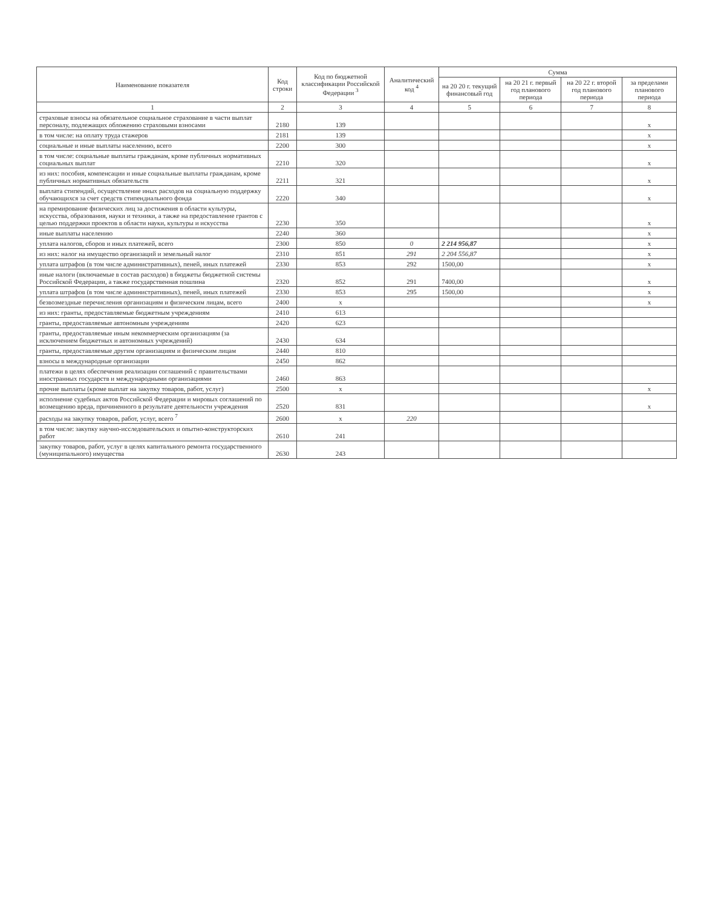| Наименование показателя | Код строки | Код по бюджетной классификации Российской Федерации <sup>3</sup> | Аналитический код <sup>4</sup> | Сумма | | | |
| --- | --- | --- | --- | --- | --- | --- | --- |
| | | | | на 20 20 г. текущий финансовый год | на 20 21 г. первый год планового периода | на 20 22 г. второй год планового периода | за пределами планового периода |
| 1 | 2 | 3 | 4 | 5 | 6 | 7 | 8 |
| страховые взносы на обязательное социальное страхование в части выплат персоналу, подлежащих обложению страховыми взносами | 2180 | 139 | | | | | x |
| в том числе: на оплату труда стажеров | 2181 | 139 | | | | | x |
| социальные и иные выплаты населению, всего | 2200 | 300 | | | | | x |
| в том числе: социальные выплаты гражданам, кроме публичных нормативных социальных выплат | 2210 | 320 | | | | | x |
| из них: пособия, компенсации и иные социальные выплаты гражданам, кроме публичных нормативных обязательств | 2211 | 321 | | | | | x |
| выплата стипендий, осуществление иных расходов на социальную поддержку обучающихся за счет средств стипендиального фонда | 2220 | 340 | | | | | x |
| на премирование физических лиц за достижения в области культуры, искусства, образования, науки и техники, а также на предоставление грантов с целью поддержки проектов в области науки, культуры и искусства | 2230 | 350 | | | | | x |
| иные выплаты населению | 2240 | 360 | | | | | x |
| уплата налогов, сборов и иных платежей, всего | 2300 | 850 | 0 | 2 214 956,87 | | | x |
| из них: налог на имущество организаций и земельный налог | 2310 | 851 | 291 | 2 204 556,87 | | | x |
| уплата штрафов (в том числе административных), пеней, иных платежей | 2330 | 853 | 292 | 1500,00 | | | x |
| иные налоги (включаемые в состав расходов) в бюджеты бюджетной системы Российской Федерации, а также государственная пошлина | 2320 | 852 | 291 | 7400,00 | | | x |
| уплата штрафов (в том числе административных), пеней, иных платежей | 2330 | 853 | 295 | 1500,00 | | | x |
| безвозмездные перечисления организациям и физическим лицам, всего | 2400 | x | | | | | x |
| из них: гранты, предоставляемые бюджетным учреждениям | 2410 | 613 | | | | | |
| гранты, предоставляемые автономным учреждениям | 2420 | 623 | | | | | |
| гранты, предоставляемые иным некоммерческим организациям (за исключением бюджетных и автономных учреждений) | 2430 | 634 | | | | | |
| гранты, предоставляемые другим организациям и физическим лицам | 2440 | 810 | | | | | |
| взносы в международные организации | 2450 | 862 | | | | | |
| платежи в целях обеспечения реализации соглашений с правительствами иностранных государств и международными организациями | 2460 | 863 | | | | | |
| прочие выплаты (кроме выплат на закупку товаров, работ, услуг) | 2500 | x | | | | | x |
| исполнение судебных актов Российской Федерации и мировых соглашений по возмещению вреда, причиненного в результате деятельности учреждения | 2520 | 831 | | | | | x |
| расходы на закупку товаров, работ, услуг, всего <sup>7</sup> | 2600 | x | 220 | | | | |
| в том числе: закупку научно-исследовательских и опытно-конструкторских работ | 2610 | 241 | | | | | |
| закупку товаров, работ, услуг в целях капитального ремонта государственного (муниципального) имущества | 2630 | 243 | | | | | |